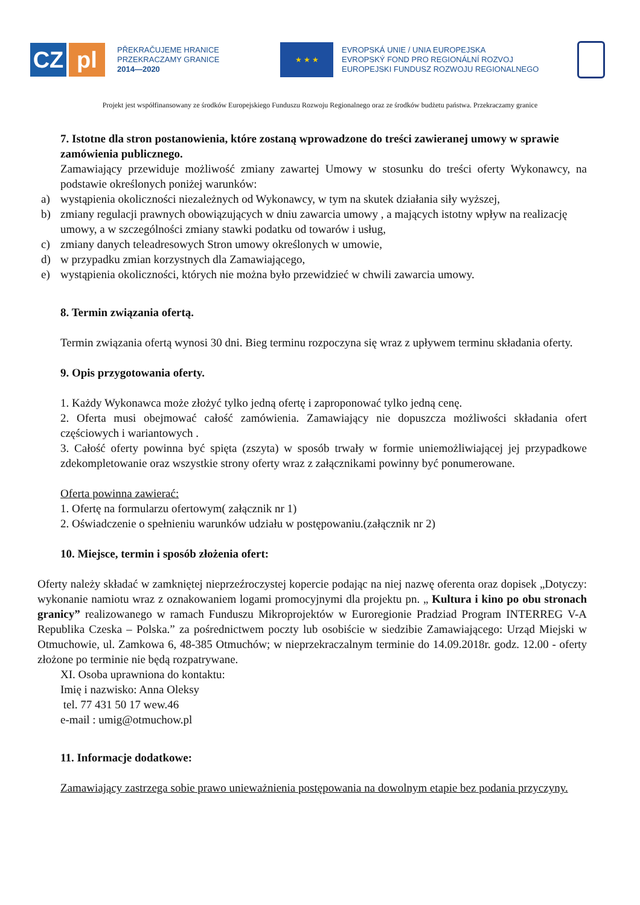CZ pl
PŘEKRAČUJEME HRANICE
PRZEKRACZAMY GRANICE
2014—2020
★ ★ ★
EVROPSKÁ UNIE / UNIA EUROPEJSKA
EVROPSKÝ FOND PRO REGIONÁLNÍ ROZVOJ
EUROPEJSKI FUNDUSZ ROZWOJU REGIONALNEGO
Projekt jest współfinansowany ze środków Europejskiego Funduszu Rozwoju Regionalnego oraz ze środków budżetu państwa. Przekraczamy granice
7. Istotne dla stron postanowienia, które zostaną wprowadzone do treści zawieranej umowy w sprawie zamówienia publicznego.
Zamawiający przewiduje możliwość zmiany zawartej Umowy w stosunku do treści oferty Wykonawcy, na podstawie określonych poniżej warunków:
a) wystąpienia okoliczności niezależnych od Wykonawcy, w tym na skutek działania siły wyższej,
b) zmiany regulacji prawnych obowiązujących w dniu zawarcia umowy , a mających istotny wpływ na realizację umowy, a w szczególności zmiany stawki podatku od towarów i usług,
c) zmiany danych teleadresowych Stron umowy określonych w umowie,
d) w przypadku zmian korzystnych dla Zamawiającego,
e) wystąpienia okoliczności, których nie można było przewidzieć w chwili zawarcia umowy.
8. Termin związania ofertą.
Termin związania ofertą wynosi 30 dni. Bieg terminu rozpoczyna się wraz z upływem terminu składania oferty.
9. Opis przygotowania oferty.
1. Każdy Wykonawca może złożyć tylko jedną ofertę i zaproponować tylko jedną cenę.
2. Oferta musi obejmować całość zamówienia. Zamawiający nie dopuszcza możliwości składania ofert częściowych i wariantowych .
3. Całość oferty powinna być spięta (zszyta) w sposób trwały w formie uniemożliwiającej jej przypadkowe zdekompletowanie oraz wszystkie strony oferty wraz z załącznikami powinny być ponumerowane.
Oferta powinna zawierać:
1. Ofertę na formularzu ofertowym( załącznik nr 1)
2. Oświadczenie o spełnieniu warunków udziału w postępowaniu.(załącznik nr 2)
10. Miejsce, termin i sposób złożenia ofert:
Oferty należy składać w zamkniętej nieprzeźroczystej kopercie podając na niej nazwę oferenta oraz dopisek „Dotyczy: wykonanie namiotu wraz z oznakowaniem logami promocyjnymi dla projektu pn. „ Kultura i kino po obu stronach granicy” realizowanego w ramach Funduszu Mikroprojektów w Euroregionie Pradziad Program INTERREG V-A Republika Czeska – Polska.” za pośrednictwem poczty lub osobiście w siedzibie Zamawiającego: Urząd Miejski w Otmuchowie, ul. Zamkowa 6, 48-385 Otmuchów; w nieprzekraczalnym terminie do 14.09.2018r. godz. 12.00 - oferty złożone po terminie nie będą rozpatrywane.
XI. Osoba uprawniona do kontaktu:
Imię i nazwisko: Anna Oleksy
tel. 77 431 50 17 wew.46
e-mail : umig@otmuchow.pl
11. Informacje dodatkowe:
Zamawiający zastrzega sobie prawo unieważnienia postępowania na dowolnym etapie bez podania przyczyny.